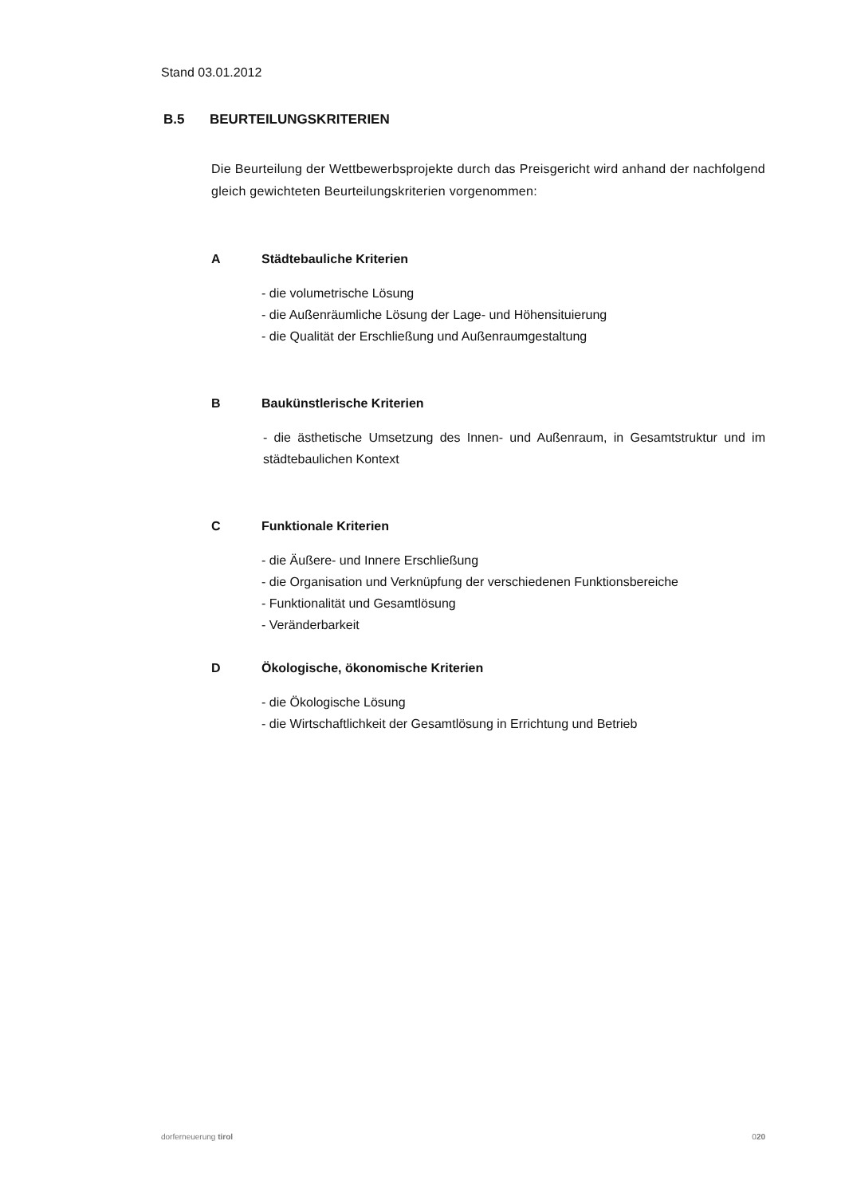Stand 03.01.2012
B.5 BEURTEILUNGSKRITERIEN
Die Beurteilung der Wettbewerbsprojekte durch das Preisgericht wird anhand der nachfolgend gleich gewichteten Beurteilungskriterien vorgenommen:
A Städtebauliche Kriterien
- die volumetrische Lösung
- die Außenräumliche Lösung der Lage- und Höhensituierung
- die Qualität der Erschließung und Außenraumgestaltung
B Baukünstlerische Kriterien
- die ästhetische Umsetzung des Innen- und Außenraum, in Gesamtstruktur und im städtebaulichen Kontext
C Funktionale Kriterien
- die Äußere- und Innere Erschließung
- die Organisation und Verknüpfung der verschiedenen Funktionsbereiche
- Funktionalität und Gesamtlösung
- Veränderbarkeit
D Ökologische, ökonomische Kriterien
- die Ökologische Lösung
- die Wirtschaftlichkeit der Gesamtlösung in Errichtung und Betrieb
dorferneuerung tirol 020